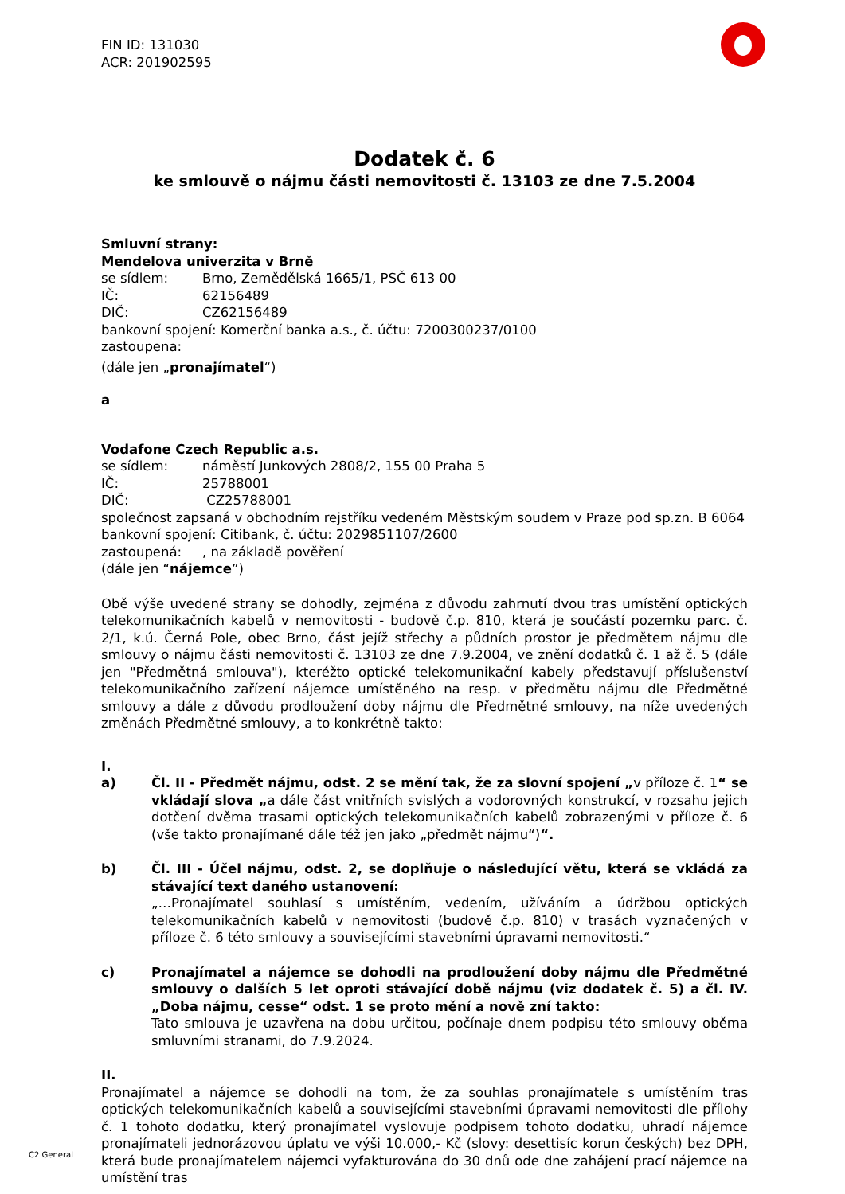FIN ID: 131030
ACR: 201902595
Dodatek č. 6
ke smlouvě o nájmu části nemovitosti č. 13103 ze dne 7.5.2004
Smluvní strany:
Mendelova univerzita v Brně
se sídlem: Brno, Zemědělská 1665/1, PSČ 613 00
IČ: 62156489
DIČ: CZ62156489
bankovní spojení: Komerční banka a.s., č. účtu: 7200300237/0100
zastoupena:
(dále jen „pronajímatel“)
a
Vodafone Czech Republic a.s.
se sídlem: náměstí Junkových 2808/2, 155 00 Praha 5
IČ: 25788001
DIČ: CZ25788001
společnost zapsaná v obchodním rejstříku vedeném Městským soudem v Praze pod sp.zn. B 6064
bankovní spojení: Citibank, č. účtu: 2029851107/2600
zastoupená:, na základě pověření
(dále jen “nájemce”)
Obě výše uvedené strany se dohodly, zejména z důvodu zahrnutí dvou tras umístění optických telekomunikačních kabelů v nemovitosti - budově č.p. 810, která je součástí pozemku parc. č. 2/1, k.ú. Černá Pole, obec Brno, část jejíž střechy a půdních prostor je předmětem nájmu dle smlouvy o nájmu části nemovitosti č. 13103 ze dne 7.9.2004, ve znění dodatků č. 1 až č. 5 (dále jen "Předmětná smlouva"), kteréžto optické telekomunikační kabely představují příslušenství telekomunikačního zařízení nájemce umístěného na resp. v předmětu nájmu dle Předmětné smlouvy a dále z důvodu prodloužení doby nájmu dle Předmětné smlouvy, na níže uvedených změnách Předmětné smlouvy, a to konkrétně takto:
I.
a) Čl. II - Předmět nájmu, odst. 2 se mění tak, že za slovní spojení „v příloze č. 1“ se vkládají slova „a dále část vnitřních svislých a vodorovných konstrukcí, v rozsahu jejich dotčení dvěma trasami optických telekomunikačních kabelů zobrazenými v příloze č. 6 (vše takto pronajímané dále též jen jako „předmět nájmu“)“.
b) Čl. III - Účel nájmu, odst. 2, se doplňuje o následující větu, která se vkládá za stávající text daného ustanovení:
„…Pronajímatel souhlasí s umístěním, vedením, užíváním a údržbou optických telekomunikačních kabelů v nemovitosti (budově č.p. 810) v trasách vyznačených v příloze č. 6 této smlouvy a souvisejícími stavebními úpravami nemovitosti.“
c) Pronajímatel a nájemce se dohodli na prodloužení doby nájmu dle Předmětné smlouvy o dalších 5 let oproti stávající době nájmu (viz dodatek č. 5) a čl. IV. „Doba nájmu, cesse“ odst. 1 se proto mění a nově zní takto:
Tato smlouva je uzavřena na dobu určitou, počínaje dnem podpisu této smlouvy oběma smluvními stranami, do 7.9.2024.
II.
Pronajímatel a nájemce se dohodli na tom, že za souhlas pronajímatele s umístěním tras optických telekomunikačních kabelů a souvisejícími stavebními úpravami nemovitosti dle přílohy č. 1 tohoto dodatku, který pronajímatel vyslovuje podpisem tohoto dodatku, uhradí nájemce pronajímateli jednorázovou úplatu ve výši 10.000,- Kč (slovy: desettisíc korun českých) bez DPH, která bude pronajímatelem nájemci vyfakturována do 30 dnů ode dne zahájení prací nájemce na umístění tras
C2 General